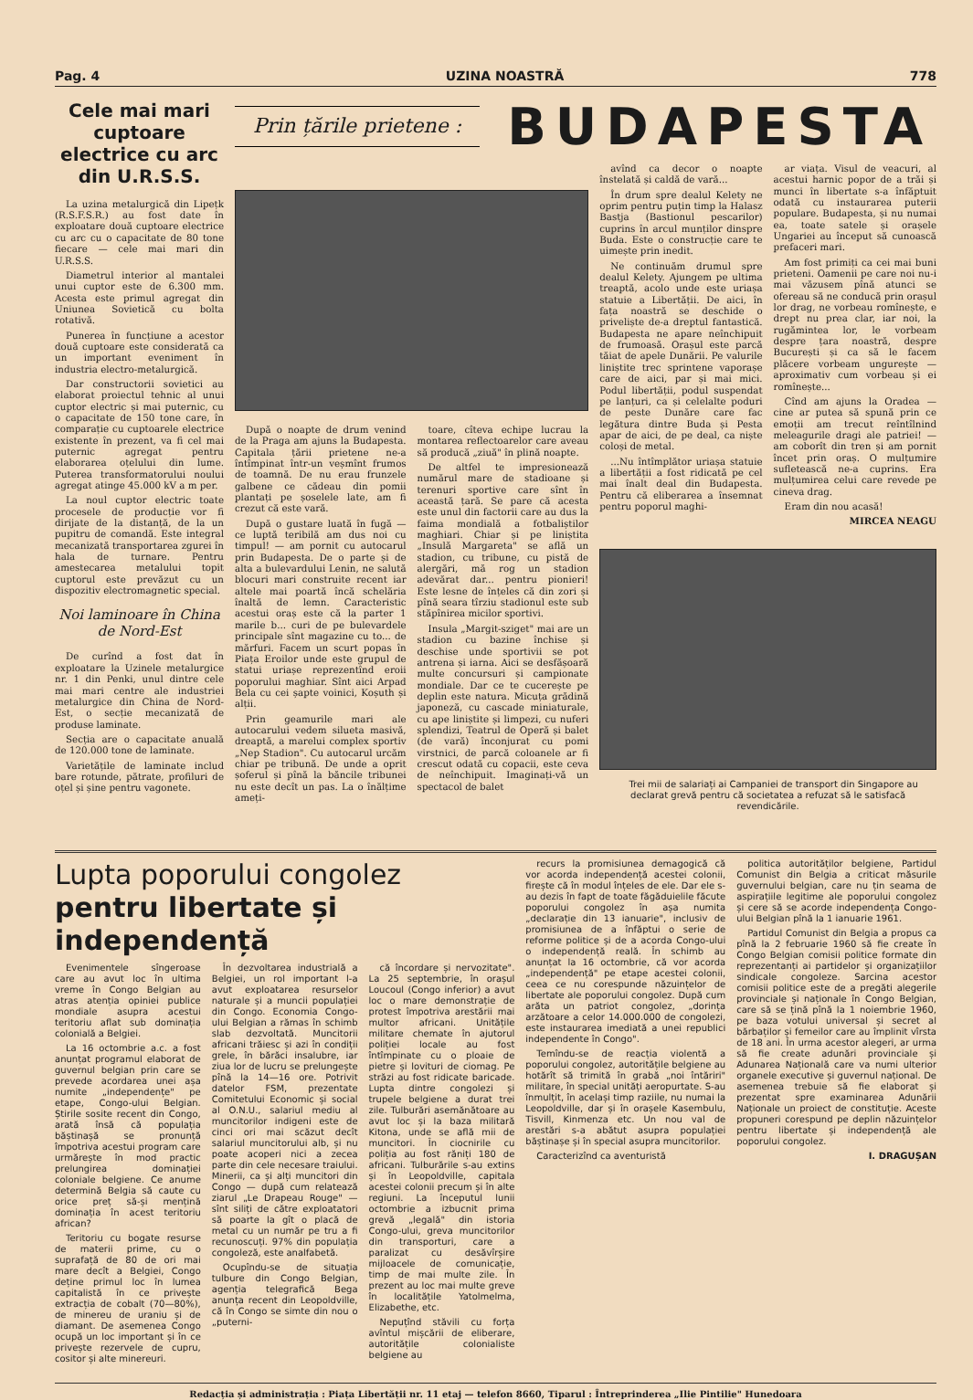Pag. 4 UZINA NOASTRĂ 778
Cele mai mari cuptoare electrice cu arc din U.R.S.S.
La uzina metalurgică din Lipețk (R.S.F.S.R.) au fost date în exploatare două cuptoare electrice cu arc cu o capacitate de 80 tone fiecare — cele mai mari din U.R.S.S.
Diametrul interior al mantalei unui cuptor este de 6.300 mm. Acesta este primul agregat din Uniunea Sovietică cu bolta rotativă.
Punerea în funcțiune a acestor două cuptoare este considerată ca un important eveniment în industria electro-metalurgică.
Dar constructorii sovietici au elaborat proiectul tehnic al unui cuptor electric și mai puternic, cu o capacitate de 150 tone care, în comparație cu cuptoarele electrice existente în prezent, va fi cel mai puternic agregat pentru elaborarea oțelului din lume. Puterea transformatorului noului agregat atinge 45.000 kV a m per.
La noul cuptor electric toate procesele de producție vor fi dirijate de la distanță, de la un pupitru de comandă. Este integral mecanizată transportarea zgurei în hala de turnare. Pentru amestecarea metalului topit cuptorul este prevăzut cu un dispozitiv electromagnetic special.
Noi laminoare în China de Nord-Est
De curînd a fost dat în exploatare la Uzinele metalurgice nr. 1 din Penki, unul dintre cele mai mari centre ale industriei metalurgice din China de Nord-Est, o secție mecanizată de produse laminate.
Secția are o capacitate anuală de 120.000 tone de laminate.
Varietățile de laminate includ bare rotunde, pătrate, profiluri de oțel și șine pentru vagonete.
Prin țările prietene : BUDAPESTA
După o noapte de drum venind de la Praga am ajuns la Budapesta. Capitala țării prietene ne-a întîmpinat într-un veșmînt frumos de toamnă. De nu erau frunzele galbene ce cădeau din pomii plantați pe șoselele late, am fi crezut că este vară.
După o gustare luată în fugă — ce luptă teribilă am dus noi cu timpul! — am pornit cu autocarul prin Budapesta. De o parte și de alta a bulevardului Lenin, ne salută blocuri mari construite recent iar altele mai poartă încă schelăria înaltă de lemn. Caracteristic acestui oraș este că la parter 1 marile b... curi de pe bulevardele principale sînt magazine cu to... de mărfuri. Facem un scurt popas în Piața Eroilor unde este grupul de statui uriașe reprezentînd eroii poporului maghiar. Sînt aici Arpad Bela cu cei șapte voinici, Koșuth și alții.
Prin geamurile mari ale autocarului vedem silueta masivă, dreaptă, a marelui complex sportiv „Nep Stadion". Cu autocarul urcăm chiar pe tribună. De unde a oprit șoferul și pînă la băncile tribunei nu este decît un pas. La o înălțime ameți-
toare, cîteva echipe lucrau la montarea reflectoarelor care aveau să producă „ziuă" în plină noapte.
De altfel te impresionează numărul mare de stadioane și terenuri sportive care sînt în această țară. Se pare că acesta este unul din factorii care au dus la faima mondială a fotbaliștilor maghiari. Chiar și pe liniștita „Insulă Margareta" se află un stadion, cu tribune, cu pistă de alergări, mă rog un stadion adevărat dar... pentru pionieri! Este lesne de înțeles că din zori și pînă seara tîrziu stadionul este sub stăpînirea micilor sportivi.
Insula „Margit-sziget" mai are un stadion cu bazine închise și deschise unde sportivii se pot antrena și iarna. Aici se desfășoară multe concursuri și campionate mondiale. Dar ce te cucerește pe deplin este natura. Micuța grădină japoneză, cu cascade miniaturale, cu ape liniștite și limpezi, cu nuferi splendizi, Teatrul de Operă și balet (de vară) înconjurat cu pomi virstnici, de parcă coloanele ar fi crescut odată cu copacii, este ceva de neînchipuit. Imaginați-vă un spectacol de balet
avînd ca decor o noapte înstelată și caldă de vară...
În drum spre dealul Kelety ne oprim pentru puțin timp la Halasz Bastja (Bastionul pescarilor) cuprins în arcul munților dinspre Buda. Este o construcție care te uimește prin inedit.
Ne continuăm drumul spre dealul Kelety. Ajungem pe ultima treaptă, acolo unde este uriașa statuie a Libertății. De aici, în fața noastră se deschide o priveliște de-a dreptul fantastică. Budapesta ne apare neînchipuit de frumoasă. Orașul este parcă tăiat de apele Dunării. Pe valurile liniștite trec sprintene vaporașe care de aici, par și mai mici. Podul libertății, podul suspendat pe lanțuri, ca și celelalte poduri de peste Dunăre care fac legătura dintre Buda și Pesta apar de aici, de pe deal, ca niște coloși de metal.
...Nu întîmplător uriașa statuie a libertății a fost ridicată pe cel mai înalt deal din Budapesta. Pentru că eliberarea a însemnat pentru poporul maghi-
ar viața. Visul de veacuri, al acestui harnic popor de a trăi și munci în libertate s-a înfăptuit odată cu instaurarea puterii populare. Budapesta, și nu numai ea, toate satele și orașele Ungariei au început să cunoască prefaceri mari.
Am fost primiți ca cei mai buni prieteni. Oamenii pe care noi nu-i mai văzusem pînă atunci se ofereau să ne conducă prin orașul lor drag, ne vorbeau romînește, e drept nu prea clar, iar noi, la rugămintea lor, le vorbeam despre țara noastră, despre București și ca să le facem plăcere vorbeam ungurește — aproximativ cum vorbeau și ei romînește...
Cînd am ajuns la Oradea — cine ar putea să spună prin ce emoții am trecut reîntîlnind meleagurile dragi ale patriei! — am coborît din tren și am pornit încet prin oraș. O mulțumire sufletească ne-a cuprins. Era mulțumirea celui care revede pe cineva drag.
Eram din nou acasă!
MIRCEA NEAGU
Trei mii de salariați ai Campaniei de transport din Singapore au declarat grevă pentru că societatea a refuzat să le satisfacă revendicările.
Lupta poporului congolez
pentru libertate și independență
Evenimentele sîngeroase care au avut loc în ultima vreme în Congo Belgian au atras atenția opiniei publice mondiale asupra acestui teritoriu aflat sub dominația colonială a Belgiei.
La 16 octombrie a.c. a fost anunțat programul elaborat de guvernul belgian prin care se prevede acordarea unei așa numite „independențe" pe etape, Congo-ului Belgian. Știrile sosite recent din Congo, arată însă că populația băștinașă se pronunță împotriva acestui program care urmărește în mod practic prelungirea dominației coloniale belgiene. Ce anume determină Belgia să caute cu orice preț să-și mențină dominația în acest teritoriu african?
Teritoriu cu bogate resurse de materii prime, cu o suprafață de 80 de ori mai mare decît a Belgiei, Congo deține primul loc în lumea capitalistă în ce privește extracția de cobalt (70—80%), de minereu de uraniu și de diamant. De asemenea Congo ocupă un loc important și în ce privește rezervele de cupru, cositor și alte minereuri.
În dezvoltarea industrială a Belgiei, un rol important l-a avut exploatarea resurselor naturale și a muncii populației din Congo. Economia Congo-ului Belgian a rămas în schimb slab dezvoltată. Muncitorii africani trăiesc și azi în condiții grele, în bărăci insalubre, iar ziua lor de lucru se prelungește pînă la 14—16 ore. Potrivit datelor FSM, prezentate Comitetului Economic și social al O.N.U., salariul mediu al muncitorilor indigeni este de cinci ori mai scăzut decît salariul muncitorului alb, și nu poate acoperi nici a zecea parte din cele necesare traiului. Minerii, ca și alți muncitori din Congo — după cum relatează ziarul „Le Drapeau Rouge" — sînt siliți de către exploatatori să poarte la gît o placă de metal cu un număr pe tru a fi recunoscuți. 97% din populația congoleză, este analfabetă.
Ocupîndu-se de situația tulbure din Congo Belgian, agenția telegrafică Bega anunța recent din Leopoldville, că în Congo se simte din nou o „puterni-
că încordare și nervozitate". La 25 septembrie, în orașul Loucoul (Congo inferior) a avut loc o mare demonstrație de protest împotriva arestării mai multor africani. Unitățile militare chemate în ajutorul poliției locale au fost întîmpinate cu o ploaie de pietre și lovituri de ciomag. Pe străzi au fost ridicate baricade. Lupta dintre congolezi și trupele belgiene a durat trei zile. Tulburări asemănătoare au avut loc și la baza militară Kitona, unde se află mii de muncitori. În ciocnirile cu poliția au fost răniți 180 de africani. Tulburările s-au extins și în Leopoldville, capitala acestei colonii precum și în alte regiuni. La începutul lunii octombrie a izbucnit prima grevă „legală" din istoria Congo-ului, greva muncitorilor din transporturi, care a paralizat cu desăvîrșire mijloacele de comunicație, timp de mai multe zile. În prezent au loc mai multe greve în localitățile Yatolmelma, Elizabethe, etc.
Nepuțînd stăvili cu forța avîntul mișcării de eliberare, autoritățile colonialiste belgiene au
recurs la promisiunea demagogică că vor acorda independență acestei colonii, firește că în modul înțeles de ele. Dar ele s-au dezis în fapt de toate făgăduielile făcute poporului congolez în așa numita „declarație din 13 ianuarie", inclusiv de promisiunea de a înfăptui o serie de reforme politice și de a acorda Congo-ului o independență reală. În schimb au anunțat la 16 octombrie, că vor acorda „independență" pe etape acestei colonii, ceea ce nu corespunde năzuințelor de libertate ale poporului congolez. După cum arăta un patriot congolez, „dorința arzătoare a celor 14.000.000 de congolezi, este instaurarea imediată a unei republici independente în Congo".
Temîndu-se de reacția violentă a poporului congolez, autoritățile belgiene au hotărît să trimită în grabă „noi întăriri" militare, în special unități aeropurtate. S-au înmulțit, în același timp raziile, nu numai la Leopoldville, dar și în orașele Kasembulu, Tisvill, Kinmenza etc. Un nou val de arestări s-a abătut asupra populației băștinașe și în special asupra muncitorilor.
Caracterizînd ca aventuristă
politica autorităților belgiene, Partidul Comunist din Belgia a criticat măsurile guvernului belgian, care nu țin seama de aspirațiile legitime ale poporului congolez și cere să se acorde independența Congo-ului Belgian pînă la 1 ianuarie 1961.
Partidul Comunist din Belgia a propus ca pînă la 2 februarie 1960 să fie create în Congo Belgian comisii politice formate din reprezentanți ai partidelor și organizațiilor sindicale congoleze. Sarcina acestor comisii politice este de a pregăti alegerile provinciale și naționale în Congo Belgian, care să se țină pînă la 1 noiembrie 1960, pe baza votului universal și secret al bărbaților și femeilor care au împlinit vîrsta de 18 ani. În urma acestor alegeri, ar urma să fie create adunări provinciale și Adunarea Națională care va numi ulterior organele executive și guvernul național. De asemenea trebuie să fie elaborat și prezentat spre examinarea Adunării Naționale un proiect de constituție. Aceste propuneri corespund pe deplin năzuințelor pentru libertate și independență ale poporului congolez.
I. DRAGUȘAN
Redacția și administrația : Piața Libertății nr. 11 etaj — telefon 8660, Tiparul : Întreprinderea „Ilie Pintilie" Hunedoara